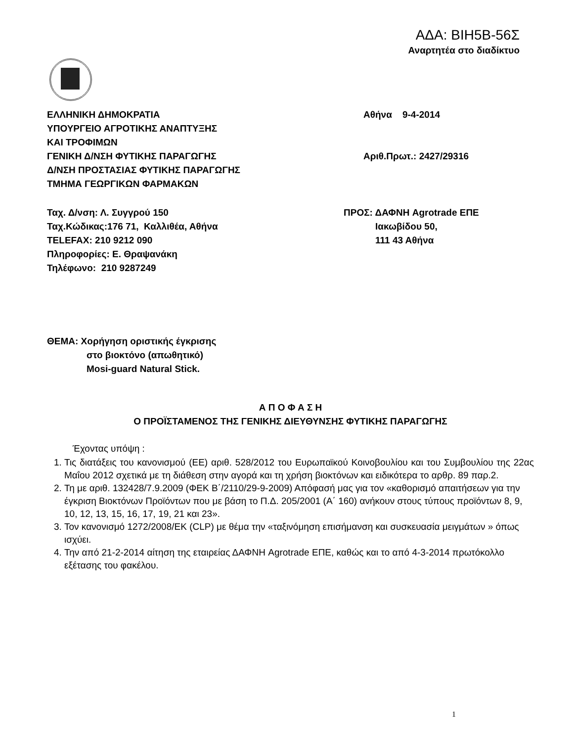ΑΔΑ: ΒΙΗ5Β-56Σ
Αναρτητέα στο διαδίκτυο
ΕΛΛΗΝΙΚΗ ΔΗΜΟΚΡΑΤΙΑ
ΥΠΟΥΡΓΕΙΟ ΑΓΡΟΤΙΚΗΣ ΑΝΑΠΤΥΞΗΣ
ΚΑΙ ΤΡΟΦΙΜΩΝ
ΓΕΝΙΚΗ Δ/ΝΣΗ ΦΥΤΙΚΗΣ ΠΑΡΑΓΩΓΗΣ
Δ/ΝΣΗ ΠΡΟΣΤΑΣΙΑΣ ΦΥΤΙΚΗΣ ΠΑΡΑΓΩΓΗΣ
ΤΜΗΜΑ ΓΕΩΡΓΙΚΩΝ ΦΑΡΜΑΚΩΝ
Αθήνα 9-4-2014
Αριθ.Πρωτ.: 2427/29316
Ταχ. Δ/νση: Λ. Συγγρού 150
Ταχ.Κώδικας:176 71, Καλλιθέα, Αθήνα
TELEFAX: 210 9212 090
Πληροφορίες: Ε. Θραψανάκη
Τηλέφωνο: 210 9287249
ΠΡΟΣ: ΔΑΦΝΗ Agrotrade ΕΠΕ
Ιακωβίδου 50,
111 43 Αθήνα
ΘΕΜΑ: Χορήγηση οριστικής έγκρισης
στο βιοκτόνο (απωθητικό)
Mosi-guard Natural Stick.
Α Π Ο Φ Α Σ Η
Ο ΠΡΟΪΣΤΑΜΕΝΟΣ ΤΗΣ ΓΕΝΙΚΗΣ ΔΙΕΥΘΥΝΣΗΣ ΦΥΤΙΚΗΣ ΠΑΡΑΓΩΓΗΣ
Έχοντας υπόψη :
1. Τις διατάξεις του κανονισμού (ΕΕ) αριθ. 528/2012 του Ευρωπαϊκού Κοινοβουλίου και του Συμβουλίου της 22ας Μαΐου 2012 σχετικά με τη διάθεση στην αγορά και τη χρήση βιοκτόνων και ειδικότερα το αρθρ. 89 παρ.2.
2. Τη με αριθ. 132428/7.9.2009 (ΦΕΚ Β΄/2110/29-9-2009) Απόφασή μας για τον «καθορισμό απαιτήσεων για την έγκριση Βιοκτόνων Προϊόντων που με βάση το Π.Δ. 205/2001 (Α΄ 160) ανήκουν στους τύπους προϊόντων 8, 9, 10, 12, 13, 15, 16, 17, 19, 21 και 23».
3. Τον κανονισμό 1272/2008/ΕΚ (CLP) με θέμα την «ταξινόμηση επισήμανση και συσκευασία μειγμάτων » όπως ισχύει.
4. Την από 21-2-2014 αίτηση της εταιρείας ΔΑΦΝΗ Agrotrade ΕΠΕ, καθώς και το από 4-3-2014 πρωτόκολλο εξέτασης του φακέλου.
1